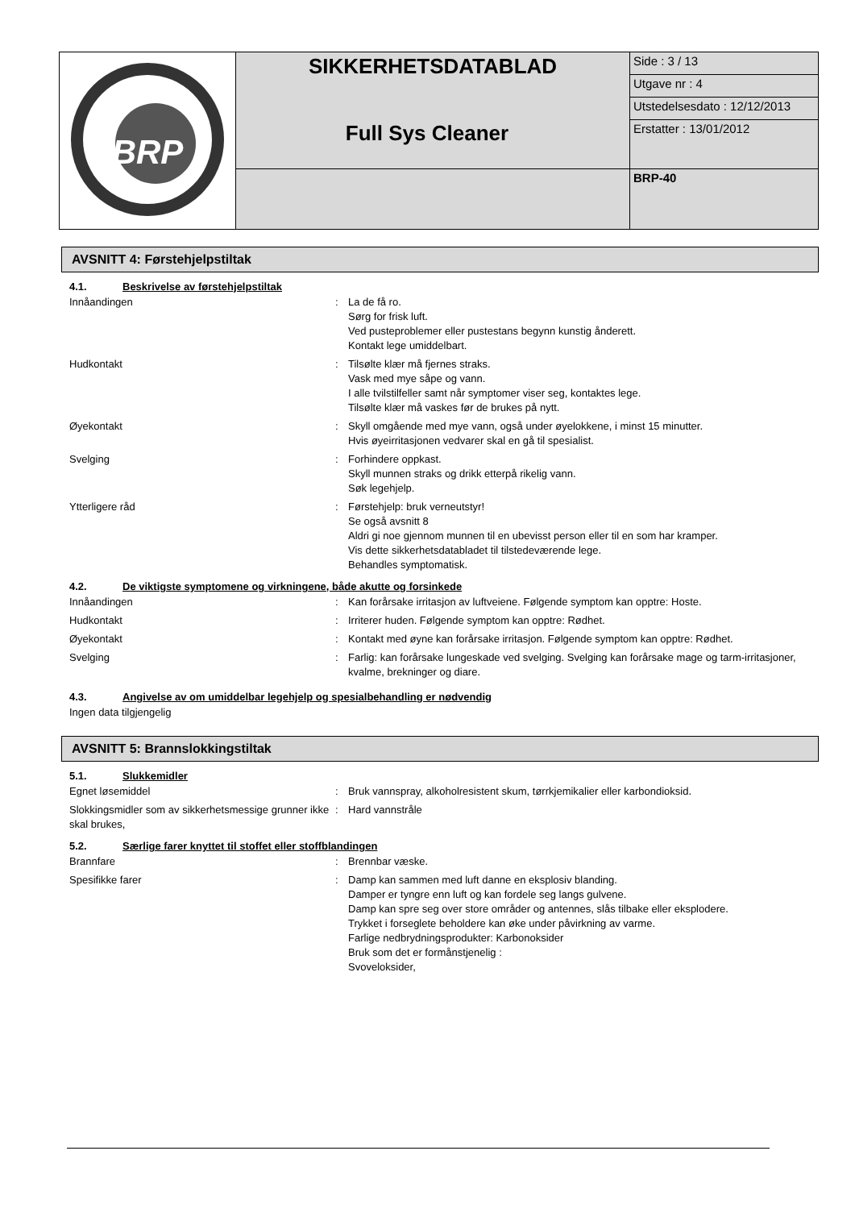| BRP | SIKKERHETSDATABLAD | Side : 3 / 13 |
| | | Utgave nr : 4 |
| | | Utstedelsesdato : 12/12/2013 |
| | | Erstatter : 13/01/2012 |
| | | BRP-40 |
Full Sys Cleaner
AVSNITT 4: Førstehjelpstiltak
4.1. Beskrivelse av førstehjelpstiltak
| Innåandingen | : | La de få ro. Sørg for frisk luft. Ved pusteproblemer eller pustestans begynn kunstig ånderett. Kontakt lege umiddelbart. |
| Hudkontakt | : | Tilsølte klær må fjernes straks. Vask med mye såpe og vann. I alle tvilstilfeller samt når symptomer viser seg, kontaktes lege. Tilsølte klær må vaskes før de brukes på nytt. |
| Øyekontakt | : | Skyll omgående med mye vann, også under øyelokkene, i minst 15 minutter. Hvis øyeirritasjonen vedvarer skal en gå til spesialist. |
| Svelging | : | Forhindere oppkast. Skyll munnen straks og drikk etterpå rikelig vann. Søk legehjelp. |
| Ytterligere råd | : | Førstehjelp: bruk verneutstyr! Se også avsnitt 8 Aldri gi noe gjennom munnen til en ubevisst person eller til en som har kramper. Vis dette sikkerhetsdatabladet til tilstedeværende lege. Behandles symptomatisk. |
4.2. De viktigste symptomene og virkningene, både akutte og forsinkede
| Innåandingen | : | Kan forårsake irritasjon av luftveiene. Følgende symptom kan opptre: Hoste. |
| Hudkontakt | : | Irriterer huden. Følgende symptom kan opptre: Rødhet. |
| Øyekontakt | : | Kontakt med øyne kan forårsake irritasjon. Følgende symptom kan opptre: Rødhet. |
| Svelging | : | Farlig: kan forårsake lungeskade ved svelging. Svelging kan forårsake mage og tarm-irritasjoner, kvalme, brekninger og diare. |
4.3. Angivelse av om umiddelbar legehjelp og spesialbehandling er nødvendig
Ingen data tilgjengelig
AVSNITT 5: Brannslokkingstiltak
5.1. Slukkemidler
| Egnet løsemiddel | : | Bruk vannspray, alkoholresistent skum, tørrkjemikalier eller karbondioksid. |
| Slokkingsmidler som av sikkerhetsmessige grunner ikke skal brukes, | : | Hard vannstråle |
5.2. Særlige farer knyttet til stoffet eller stoffblandingen
| Brannfare | : | Brennbar væske. |
| Spesifikke farer | : | Damp kan sammen med luft danne en eksplosiv blanding. Damper er tyngre enn luft og kan fordele seg langs gulvene. Damp kan spre seg over store områder og antennes, slås tilbake eller eksplodere. Trykket i forseglete beholdere kan øke under påvirkning av varme. Farlige nedbrydningsprodukter: Karbonoksider Bruk som det er formånstjenelig : Svoveloksider, |